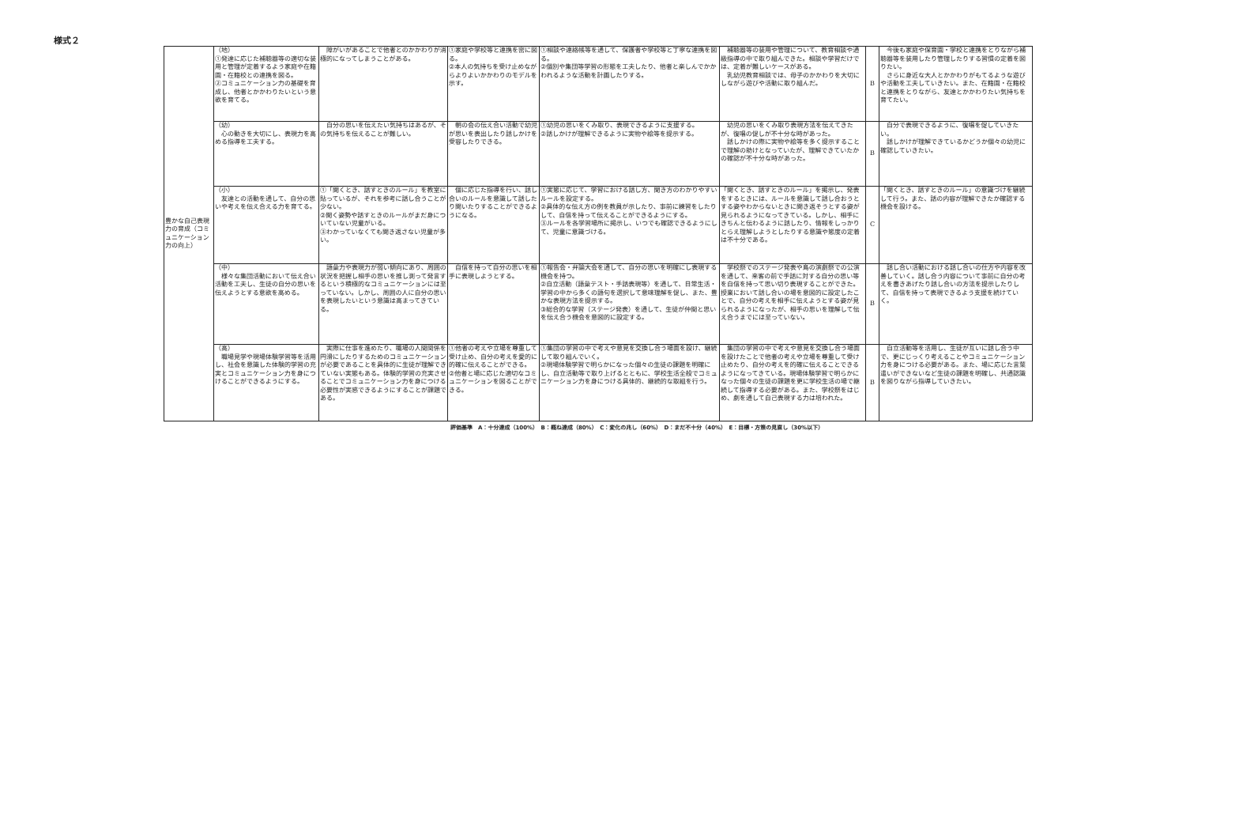様式２
| 豊かな自己表現力の育成（コミュニケーション力の向上） | （地） ①発達に応じた補聴器等の適切な装用と管理が定着するよう家庭や在籍園・在籍校との連携を図る。 ②コミュニケーション力の基礎を育成し、他者とかかわりたいという意欲を育てる。 | 障がいがあることで他者とのかかわりが消極的になってしまうことがある。 | ①家庭や学校等と連携を密に図る。 ②本人の気持ちを受け止めながらよりよいかかわりのモデルを示す。 | ①相談や連絡帳等を通して、保護者や学校等と丁寧な連携を図る。 ②個別や集団等学習の形態を工夫したり、他者と楽しんでかかわれるような活動を計画したりする。 | 補聴器等の装用や管理について、教育相談や通級指導の中で取り組んできた。相談や学習だけでは、定着が難しいケースがある。 乳幼児教育相談では、母子のかかわりを大切にしながら遊びや活動に取り組んだ。 | B | 今後も家庭や保育園・学校と連携をとりながら補聴器等を装用したり管理したりする習慣の定着を図りたい。 さらに身近な大人とかかわりがもてるような遊びや活動を工夫していきたい。また、在籍園・在籍校と連携をとりながら、友達とかかわりたい気持ちを育てたい。 |
| | （幼） 心の動きを大切にし、表現力を高める指導を工夫する。 | 自分の思いを伝えたい気持ちはあるが、その気持ちを伝えることが難しい。 | 朝の会の伝え合い活動で幼児が思いを表出したり話しかけを受容したりできる。 | ①幼児の思いをくみ取り、表現できるように支援する。 ②話しかけが理解できるように実物や絵等を提示する。 | 幼児の思いをくみ取り表現方法を伝えてきたが、復唱の促しが不十分な時があった。 話しかけの際に実物や絵等を多く提示することで理解の助けとなっていたが、理解できていたかの確認が不十分な時があった。 | B | 自分で表現できるように、復唱を促していきたい。 話しかけが理解できているかどうか個々の幼児に確認していきたい。 |
| | （小） 友達との活動を通して、自分の思いや考えを伝え合える力を育てる。 | ①「聞くとき、話すときのルール」を教室に貼っているが、それを参考に話し合うことが少ない。 ②聞く姿勢や話すときのルールがまだ身についていない児童がいる。 ③わかっていなくても聞き返さない児童が多い。 | 個に応じた指導を行い、話し合いのルールを意識して話したり聞いたりすることができるようになる。 | ①実態に応じて、学習における話し方、聞き方のわかりやすいルールを設定する。 ②具体的な伝え方の例を教員が示したり、事前に練習をしたりして、自信を持って伝えることができるようにする。 ③ルールを各学習場所に掲示し、いつでも確認できるようにして、児童に意識づける。 | 「聞くとき、話すときのルール」を掲示し、発表をするときには、ルールを意識して話し合おうとする姿やわからないときに聞き返そうとする姿が見られるようになってきている。しかし、相手にきちんと伝わるように話したり、情報をしっかりとらえ理解しようとしたりする意識や態度の定着は不十分である。 | C | 「聞くとき、話すときのルール」の意識づけを継続して行う。また、話の内容が理解できたか確認する機会を設ける。 |
| | （中） 様々な集団活動において伝え合い活動を工夫し、生徒の自分の思いを伝えようとする意欲を高める。 | 語彙力や表現力が弱い傾向にあり、周囲の状況を把握し相手の思いを推し測って発言するという積極的なコミュニケーションには至っていない。しかし、周囲の人に自分の思いを表現したいという意識は高まってきている。 | 自信を持って自分の思いを相手に表現しようとする。 | ①報告会・弁論大会を通して、自分の思いを明確にし表現する機会を持つ。 ②自立活動（語彙テスト・手話表現等）を通して、日常生活・学習の中から多くの語句を選択して意味理解を促し、また、豊かな表現方法を提示する。 ③総合的な学習（ステージ発表）を通して、生徒が仲間と思いを伝え合う機会を意図的に設定する。 | 学校祭でのステージ発表や島の演劇祭での公演を通して、来客の前で手話に対する自分の思い等を自信を持って思い切り表現することができた。授業において話し合いの場を意図的に設定したことで、自分の考えを相手に伝えようとする姿が見られるようになったが、相手の思いを理解して伝え合うまでには至っていない。 | B | 話し合い活動における話し合いの仕方や内容を改善していく。話し合う内容について事前に自分の考えを書きあげたり話し合いの方法を提示したりして、自信を持って表現できるよう支援を続けていく。 |
| | （高） 職場見学や現場体験学習等を活用し、社会を意識した体験的学習の充実とコミュニケーション力を身につけることができるようにする。 | 実際に仕事を進めたり、職場の人間関係を円滑にしたりするためのコミュニケーションが必要であることを具体的に生徒が理解できていない実態もある。体験的学習の充実させることでコミュニケーション力を身につける必要性が実感できるようにすることが課題である。 | ①他者の考えや立場を尊重して受け止め、自分の考えを愛的に的確に伝えることができる。 ②他者と場に応じた適切なコミュニケーションを図ることができる。 | ①集団の学習の中で考えや意見を交換し合う場面を設け、継続して取り組んでいく。 ②現場体験学習で明らかになった個々の生徒の課題を明確にし、自立活動等で取り上げるとともに、学校生活全般でコミュニケーション力を身につける具体的、継続的な取組を行う。 | 集団の学習の中で考えや意見を交換し合う場面を設けたことで他者の考えや立場を尊重して受け止めたり、自分の考えを的確に伝えることできるようになってきている。現場体験学習で明らかになった個々の生徒の課題を更に学校生活の場で継続して指導する必要がある。また、学校祭をはじめ、劇を通して自己表現する力は培われた。 | B | 自立活動等を活用し、生徒が互いに話し合う中で、更にじっくり考えることやコミュニケーション力を身につける必要がある。また、場に応じた言葉遣いができないなど生徒の課題を明確し、共通認識を図りながら指導していきたい。 |
評価基準　A：十分達成（100%）　B：概ね達成（80%）　C：変化の兆し（60%）　D：まだ不十分（40%）　E：目標・方策の見直し（30%以下）